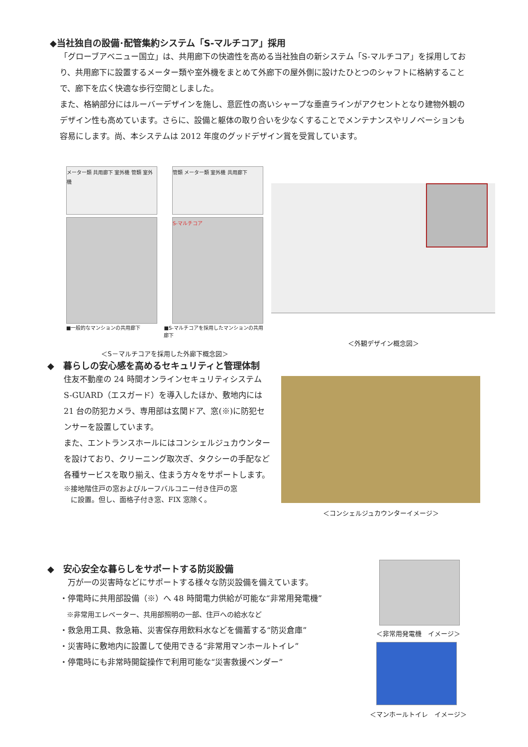◆当社独自の設備･配管集約システム「S-マルチコア」採用
「グローブアベニュー国立」は、共用廊下の快適性を高める当社独自の新システム「S-マルチコア」を採用しており、共用廊下に設置するメーター類や室外機をまとめて外廊下の屋外側に設けたひとつのシャフトに格納することで、廊下を広く快適な歩行空間としました。
また、格納部分にはルーバーデザインを施し、意匠性の高いシャープな垂直ラインがアクセントとなり建物外観のデザイン性も高めています。さらに、設備と躯体の取り合いを少なくすることでメンテナンスやリノベーションも容易にします。尚、本システムは 2012 年度のグッドデザイン賞を受賞しています。
メーター類 共用廊下 室外機 管類 室外機
管類 メーター類 室外機 共用廊下
S-マルチコア
■一般的なマンションの共用廊下 ■S-マルチコアを採用したマンションの共用廊下
＜S－マルチコアを採用した外廊下概念図＞
＜外観デザイン概念図＞
◆　暮らしの安心感を高めるセキュリティと管理体制
住友不動産の 24 時間オンラインセキュリティシステム S-GUARD（エスガード）を導入したほか、敷地内には 21 台の防犯カメラ、専用部は玄関ドア、窓(※)に防犯センサーを設置しています。
また、エントランスホールにはコンシェルジュカウンターを設けており、クリーニング取次ぎ、タクシーの手配など各種サービスを取り揃え、住まう方々をサポートします。
※接地階住戸の窓およびルーフバルコニー付き住戸の窓
　に設置。但し、面格子付き窓、FIX 窓除く。
＜コンシェルジュカウンターイメージ＞
◆　安心安全な暮らしをサポートする防災設備
　万が一の災害時などにサポートする様々な防災設備を備えています。
・停電時に共用部設備（※）へ 48 時間電力供給が可能な“非常用発電機”
　※非常用エレベーター、共用部照明の一部、住戸への給水など
・救急用工具、救急箱、災害保存用飲料水などを備蓄する“防災倉庫”
・災害時に敷地内に設置して使用できる“非常用マンホールトイレ”
・停電時にも非常時開錠操作で利用可能な“災害救援ベンダー”
＜非常用発電機　イメージ＞
＜マンホールトイレ　イメージ＞